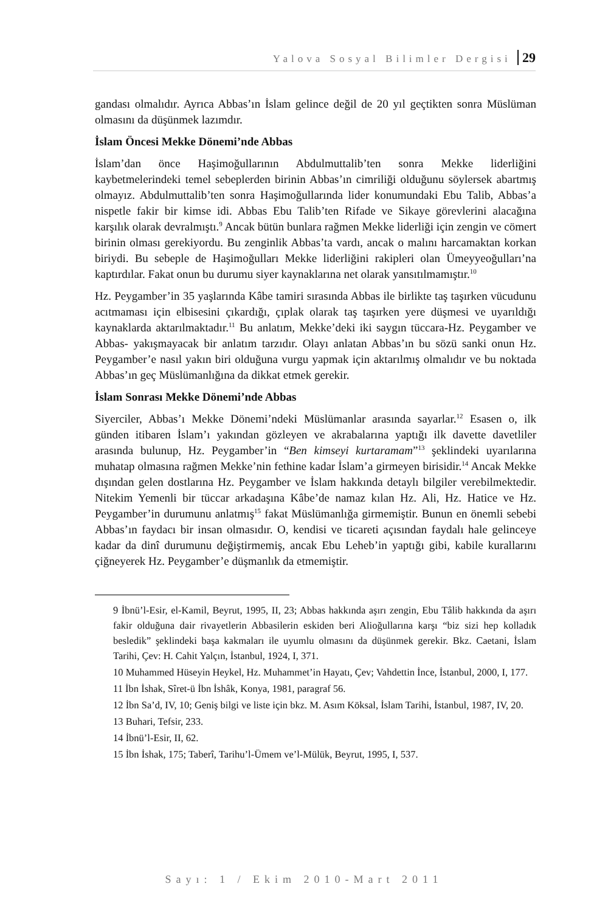Yalova Sosyal Bilimler Dergisi 29
gandası olmalıdır. Ayrıca Abbas’ın İslam gelince değil de 20 yıl geçtikten sonra Müslüman olmasını da düşünmek lazımdır.
İslam Öncesi Mekke Dönemi’nde Abbas
İslam’dan önce Haşimoğullarının Abdulmuttalib’ten sonra Mekke liderliğini kaybetmelerindeki temel sebeplerden birinin Abbas’ın cimriliği olduğunu söylersek abartmış olmayız. Abdulmuttalib’ten sonra Haşimoğullarında lider konumundaki Ebu Talib, Abbas’a nispetle fakir bir kimse idi. Abbas Ebu Talib’ten Rifade ve Sikaye görevlerini alacağına karşılık olarak devralmıştı.<sup>9</sup> Ancak bütün bunlara rağmen Mekke liderliği için zengin ve cömert birinin olması gerekiyordu. Bu zenginlik Abbas’ta vardı, ancak o malını harcamaktan korkan biriydi. Bu sebeple de Haşimoğulları Mekke liderliğini rakipleri olan Ümeyyeoğulları’na kaptırdılar. Fakat onun bu durumu siyer kaynaklarına net olarak yansıtılmamıştır.<sup>10</sup>
Hz. Peygamber’in 35 yaşlarında Kâbe tamiri sırasında Abbas ile birlikte taş taşırken vücudunu acıtmaması için elbisesini çıkardığı, çıplak olarak taş taşırken yere düşmesi ve uyarıldığı kaynaklarda aktarılmaktadır.<sup>11</sup> Bu anlatım, Mekke’deki iki saygın tüccara-Hz. Peygamber ve Abbas- yakışmayacak bir anlatım tarzıdır. Olayı anlatan Abbas’ın bu sözü sanki onun Hz. Peygamber’e nasıl yakın biri olduğuna vurgu yapmak için aktarılmış olmalıdır ve bu noktada Abbas’ın geç Müslümanlığına da dikkat etmek gerekir.
İslam Sonrası Mekke Dönemi’nde Abbas
Siyerciler, Abbas’ı Mekke Dönemi’ndeki Müslümanlar arasında sayarlar.<sup>12</sup> Esasen o, ilk günden itibaren İslam’ı yakından gözleyen ve akrabalarına yaptığı ilk davette davetliler arasında bulunup, Hz. Peygamber’in “Ben kimseyi kurtaramam”<sup>13</sup> şeklindeki uyarılarına muhatap olmasına rağmen Mekke’nin fethine kadar İslam’a girmeyen birisidir.<sup>14</sup> Ancak Mekke dışından gelen dostlarına Hz. Peygamber ve İslam hakkında detaylı bilgiler verebilmektedir. Nitekim Yemenli bir tüccar arkadaşına Kâbe’de namaz kılan Hz. Ali, Hz. Hatice ve Hz. Peygamber’in durumunu anlatmış<sup>15</sup> fakat Müslümanlığa girmemiştir. Bunun en önemli sebebi Abbas’ın faydacı bir insan olmasıdır. O, kendisi ve ticareti açısından faydalı hale gelinceye kadar da dinî durumunu değiştirmemiş, ancak Ebu Leheb’in yaptığı gibi, kabile kurallarını çiğneyerek Hz. Peygamber’e düşmanlık da etmemiştir.
9 İbnü’l-Esir, el-Kamil, Beyrut, 1995, II, 23; Abbas hakkında aşırı zengin, Ebu Tâlib hakkında da aşırı fakir olduğuna dair rivayetlerin Abbasilerin eskiden beri Alioğullarına karşı “biz sizi hep kolladık besledik” şeklindeki başa kakmaları ile uyumlu olmasını da düşünmek gerekir. Bkz. Caetani, İslam Tarihi, Çev: H. Cahit Yalçın, İstanbul, 1924, I, 371.
10 Muhammed Hüseyin Heykel, Hz. Muhammet’in Hayatı, Çev; Vahdettin İnce, İstanbul, 2000, I, 177.
11 İbn İshak, Sîret-ü İbn İshâk, Konya, 1981, paragraf 56.
12 İbn Sa’d, IV, 10; Geniş bilgi ve liste için bkz. M. Asım Köksal, İslam Tarihi, İstanbul, 1987, IV, 20.
13 Buhari, Tefsir, 233.
14 İbnü’l-Esir, II, 62.
15 İbn İshak, 175; Taberî, Tarihu’l-Ümem ve’l-Mülük, Beyrut, 1995, I, 537.
Sayı: 1 / Ekim 2010-Mart 2011